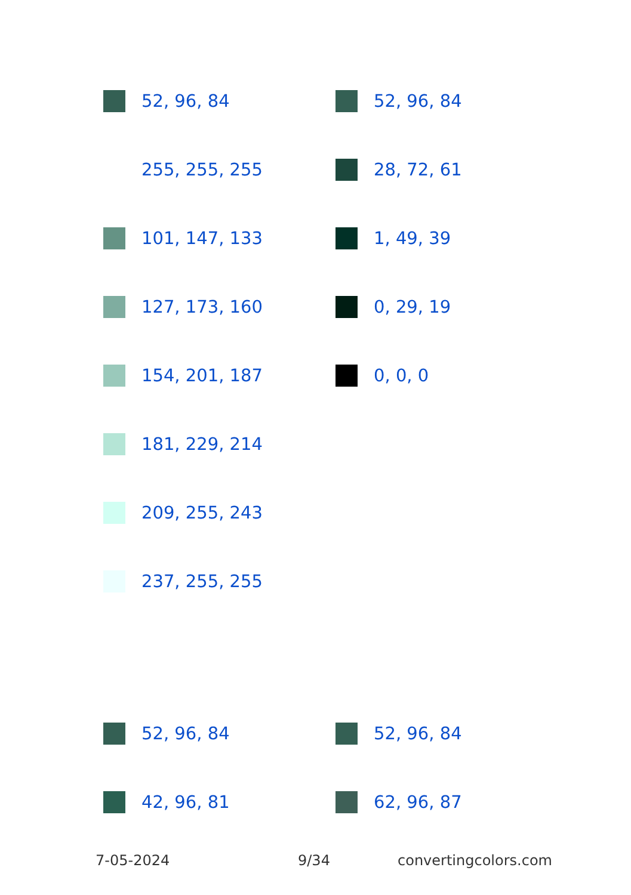52, 96, 84 52, 96, 84
255, 255, 255 28, 72, 61
101, 147, 133 1, 49, 39
127, 173, 160 0, 29, 19
154, 201, 187 0, 0, 0
181, 229, 214
209, 255, 243
237, 255, 255
52, 96, 84 52, 96, 84
42, 96, 81 62, 96, 87
7-05-2024 9/34 convertingcolors.com